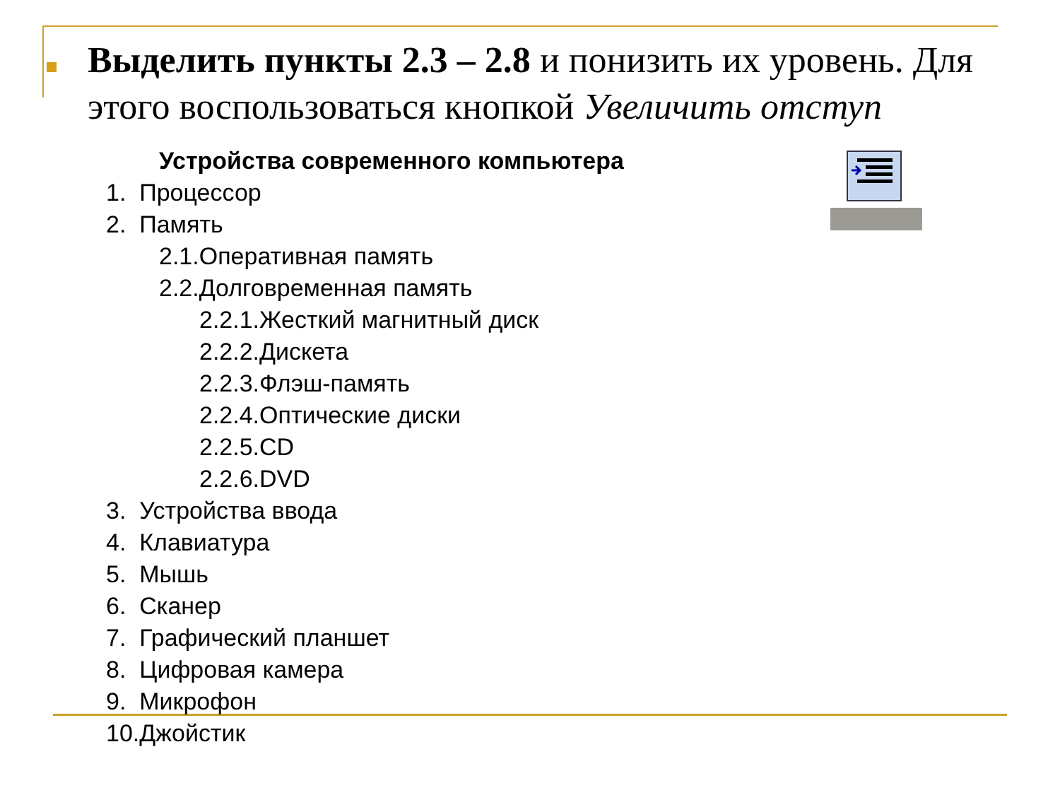Выделить пункты 2.3 – 2.8 и понизить их уровень. Для этого воспользоваться кнопкой Увеличить отступ
Устройства современного компьютера
1. Процессор
2. Память
2.1.Оперативная память
2.2.Долговременная память
2.2.1.Жесткий магнитный диск
2.2.2.Дискета
2.2.3.Флэш-память
2.2.4.Оптические диски
2.2.5.CD
2.2.6.DVD
3. Устройства ввода
4. Клавиатура
5. Мышь
6. Сканер
7. Графический планшет
8. Цифровая камера
9. Микрофон
10.Джойстик